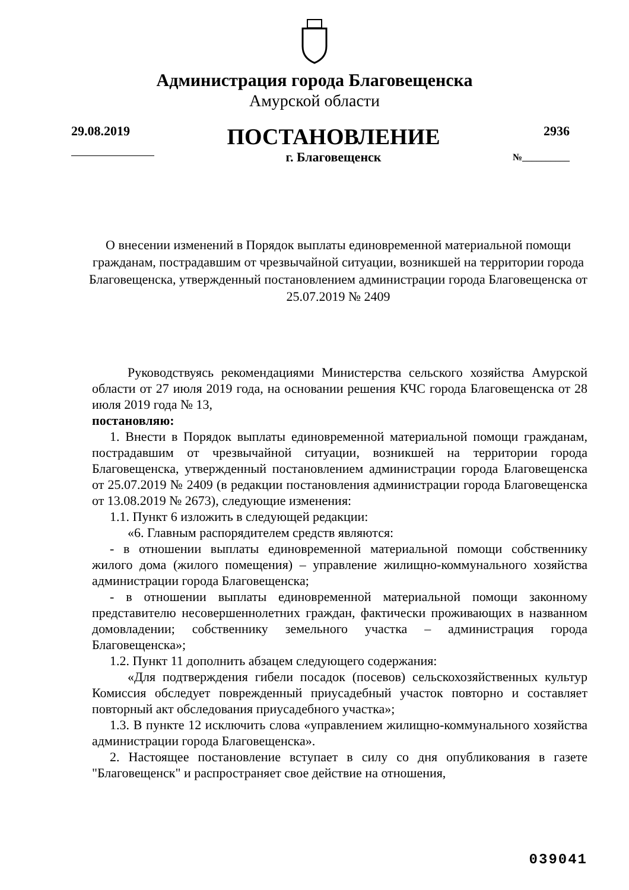Администрация города Благовещенска
Амурской области
29.08.2019
ПОСТАНОВЛЕНИЕ
г. Благовещенск
2936
№__________
О внесении изменений в Порядок выплаты единовременной материальной помощи гражданам, пострадавшим от чрезвычайной ситуации, возникшей на территории города Благовещенска, утвержденный постановлением администрации города Благовещенска от 25.07.2019 № 2409
Руководствуясь рекомендациями Министерства сельского хозяйства Амурской области от 27 июля 2019 года, на основании решения КЧС города Благовещенска от 28 июля 2019 года № 13,
постановляю:
1. Внести в Порядок выплаты единовременной материальной помощи гражданам, пострадавшим от чрезвычайной ситуации, возникшей на территории города Благовещенска, утвержденный постановлением администрации города Благовещенска от 25.07.2019 № 2409 (в редакции постановления администрации города Благовещенска от 13.08.2019 № 2673), следующие изменения:
1.1. Пункт 6 изложить в следующей редакции:
«6. Главным распорядителем средств являются:
- в отношении выплаты единовременной материальной помощи собственнику жилого дома (жилого помещения) – управление жилищно-коммунального хозяйства администрации города Благовещенска;
- в отношении выплаты единовременной материальной помощи законному представителю несовершеннолетних граждан, фактически проживающих в названном домовладении; собственнику земельного участка – администрация города Благовещенска»;
1.2. Пункт 11 дополнить абзацем следующего содержания:
«Для подтверждения гибели посадок (посевов) сельскохозяйственных культур Комиссия обследует поврежденный приусадебный участок повторно и составляет повторный акт обследования приусадебного участка»;
1.3. В пункте 12 исключить слова «управлением жилищно-коммунального хозяйства администрации города Благовещенска».
2. Настоящее постановление вступает в силу со дня опубликования в газете "Благовещенск" и распространяет свое действие на отношения,
039041